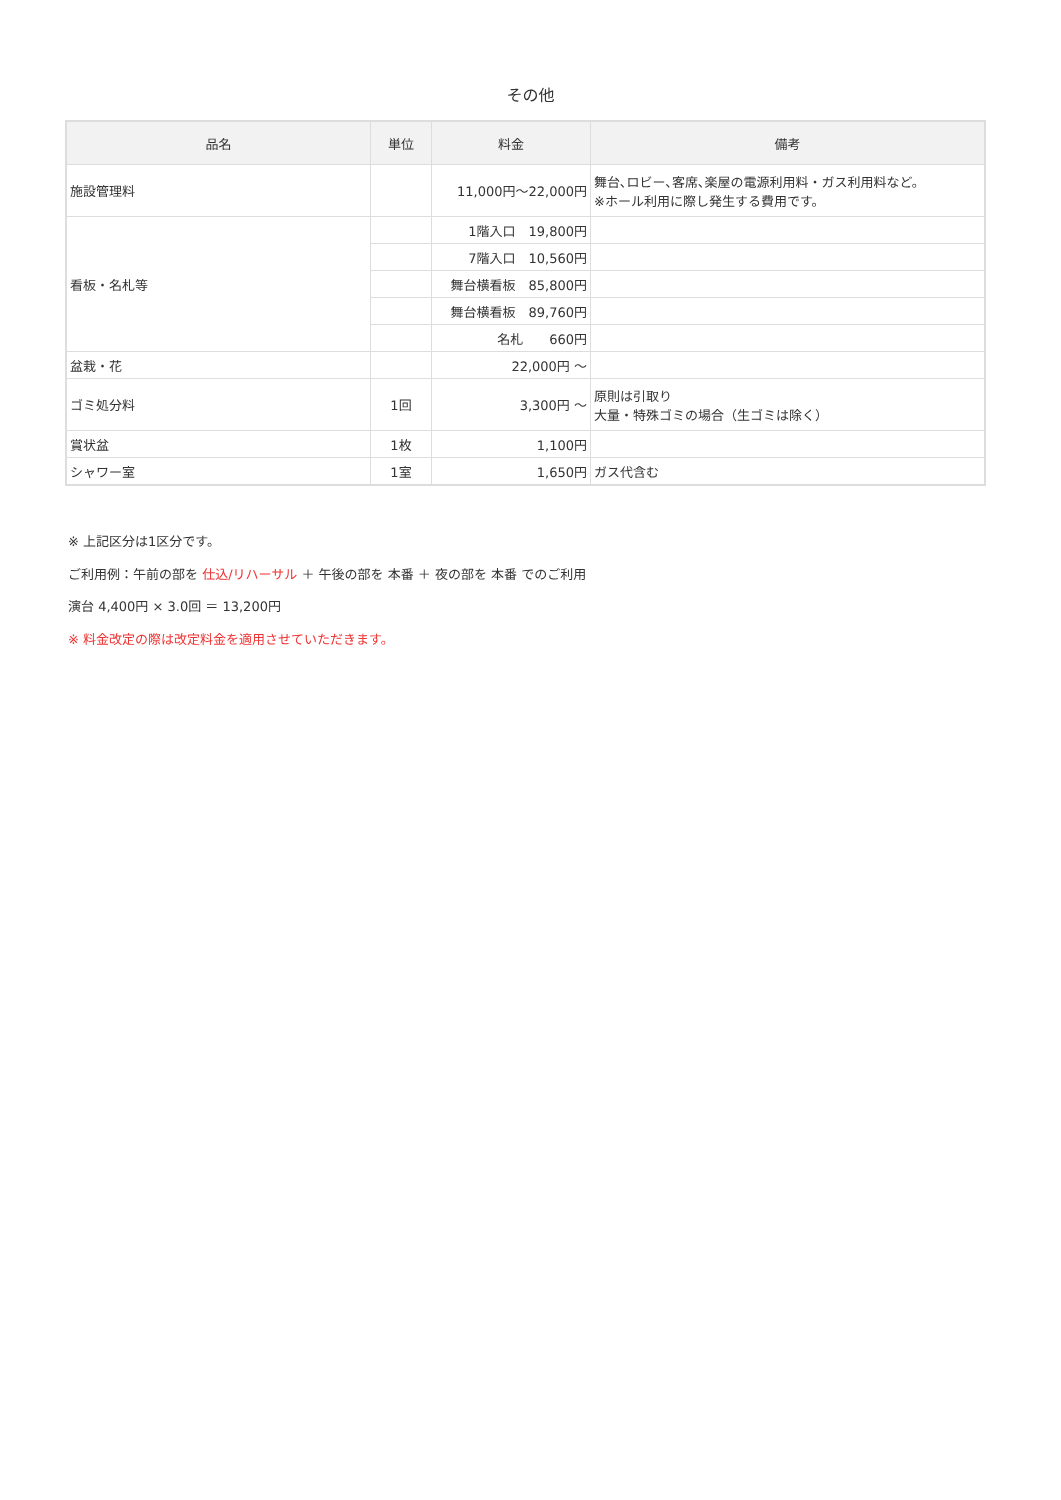その他
| 品名 | 単位 | 料金 | 備考 |
| --- | --- | --- | --- |
| 施設管理料 | | 11,000円〜22,000円 | 舞台､ロビー､客席､楽屋の電源利用料・ガス利用料など。 ※ホール利用に際し発生する費用です。 |
| 看板・名札等 | | 1階入口 19,800円 | |
| | | 7階入口 10,560円 | |
| | | 舞台横看板 85,800円 | |
| | | 舞台横看板 89,760円 | |
| | | 名札 660円 | |
| 盆栽・花 | | 22,000円 〜 | |
| ゴミ処分料 | 1回 | 3,300円 〜 | 原則は引取り 大量・特殊ゴミの場合（生ゴミは除く） |
| 賞状盆 | 1枚 | 1,100円 | |
| シャワー室 | 1室 | 1,650円 | ガス代含む |
※ 上記区分は1区分です。
ご利用例：午前の部を 仕込/リハーサル ＋ 午後の部を 本番 ＋ 夜の部を 本番 でのご利用
演台 4,400円 × 3.0回 ＝ 13,200円
※ 料金改定の際は改定料金を適用させていただきます。